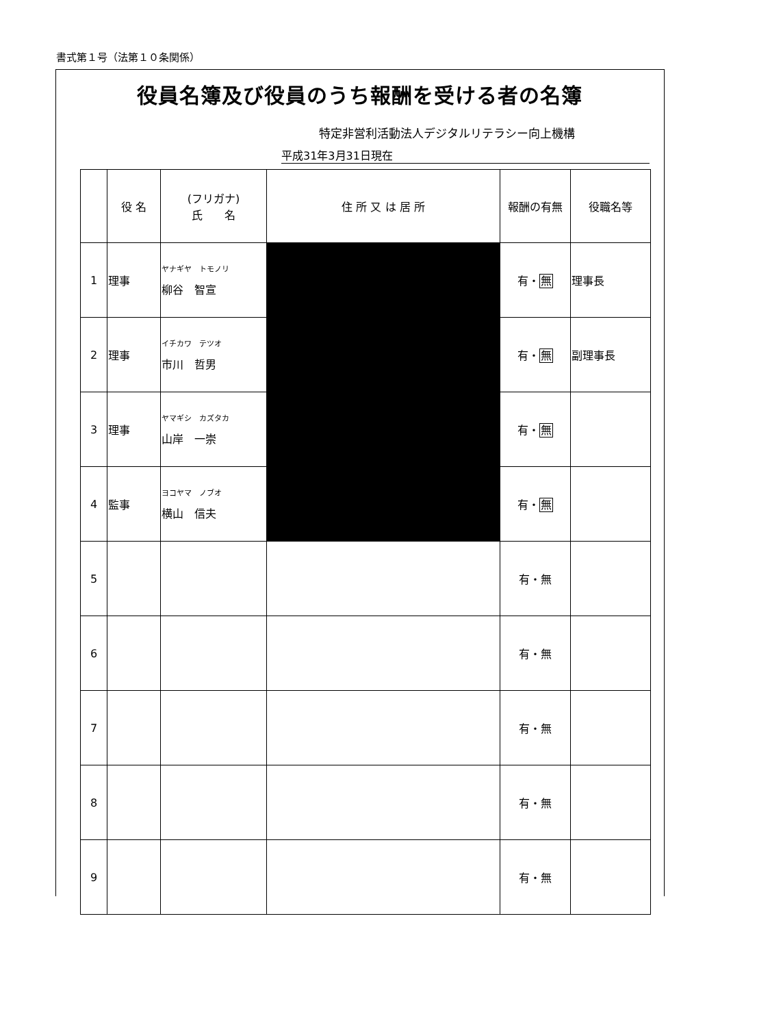書式第１号（法第１０条関係）
役員名簿及び役員のうち報酬を受ける者の名簿
特定非営利活動法人デジタルリテラシー向上機構
平成31年3月31日現在
| | 役 名 | (フリガナ) 氏 名 | 住 所 又 は 居 所 | 報酬の有無 | 役職名等 |
| --- | --- | --- | --- | --- | --- |
| 1 | 理事 | ヤナギヤ トモノリ 柳谷 智宣 | | 有・ 無 | 理事長 |
| 2 | 理事 | イチカワ テツオ 市川 哲男 | | 有・ 無 | 副理事長 |
| 3 | 理事 | ヤマギシ カズタカ 山岸 一崇 | | 有・ 無 | |
| 4 | 監事 | ヨコヤマ ノブオ 横山 信夫 | | 有・ 無 | |
| 5 | | | | 有・無 | |
| 6 | | | | 有・無 | |
| 7 | | | | 有・無 | |
| 8 | | | | 有・無 | |
| 9 | | | | 有・無 | |